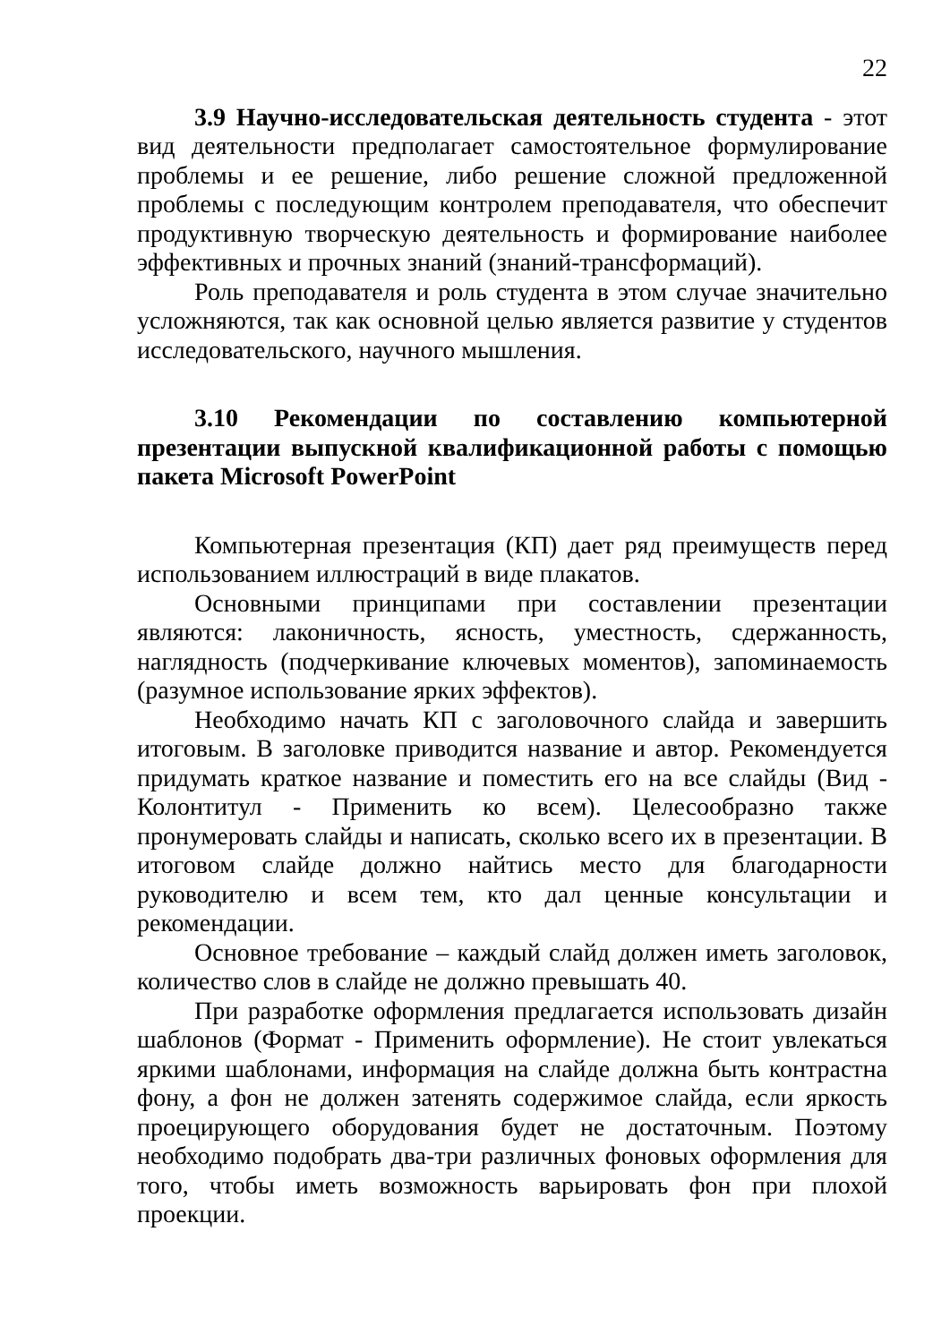22
3.9 Научно-исследовательская деятельность студента - этот вид деятельности предполагает самостоятельное формулирование проблемы и ее решение, либо решение сложной предложенной проблемы с последующим контролем преподавателя, что обеспечит продуктивную творческую деятельность и формирование наиболее эффективных и прочных знаний (знаний-трансформаций).
Роль преподавателя и роль студента в этом случае значительно усложняются, так как основной целью является развитие у студентов исследовательского, научного мышления.
3.10 Рекомендации по составлению компьютерной презентации выпускной квалификационной работы с помощью пакета Microsoft PowerPoint
Компьютерная презентация (КП) дает ряд преимуществ перед использованием иллюстраций в виде плакатов.
Основными принципами при составлении презентации являются: лаконичность, ясность, уместность, сдержанность, наглядность (подчеркивание ключевых моментов), запоминаемость (разумное использование ярких эффектов).
Необходимо начать КП с заголовочного слайда и завершить итоговым. В заголовке приводится название и автор. Рекомендуется придумать краткое название и поместить его на все слайды (Вид - Колонтитул - Применить ко всем). Целесообразно также пронумеровать слайды и написать, сколько всего их в презентации. В итоговом слайде должно найтись место для благодарности руководителю и всем тем, кто дал ценные консультации и рекомендации.
Основное требование – каждый слайд должен иметь заголовок, количество слов в слайде не должно превышать 40.
При разработке оформления предлагается использовать дизайн шаблонов (Формат - Применить оформление). Не стоит увлекаться яркими шаблонами, информация на слайде должна быть контрастна фону, а фон не должен затенять содержимое слайда, если яркость проецирующего оборудования будет не достаточным. Поэтому необходимо подобрать два-три различных фоновых оформления для того, чтобы иметь возможность варьировать фон при плохой проекции.